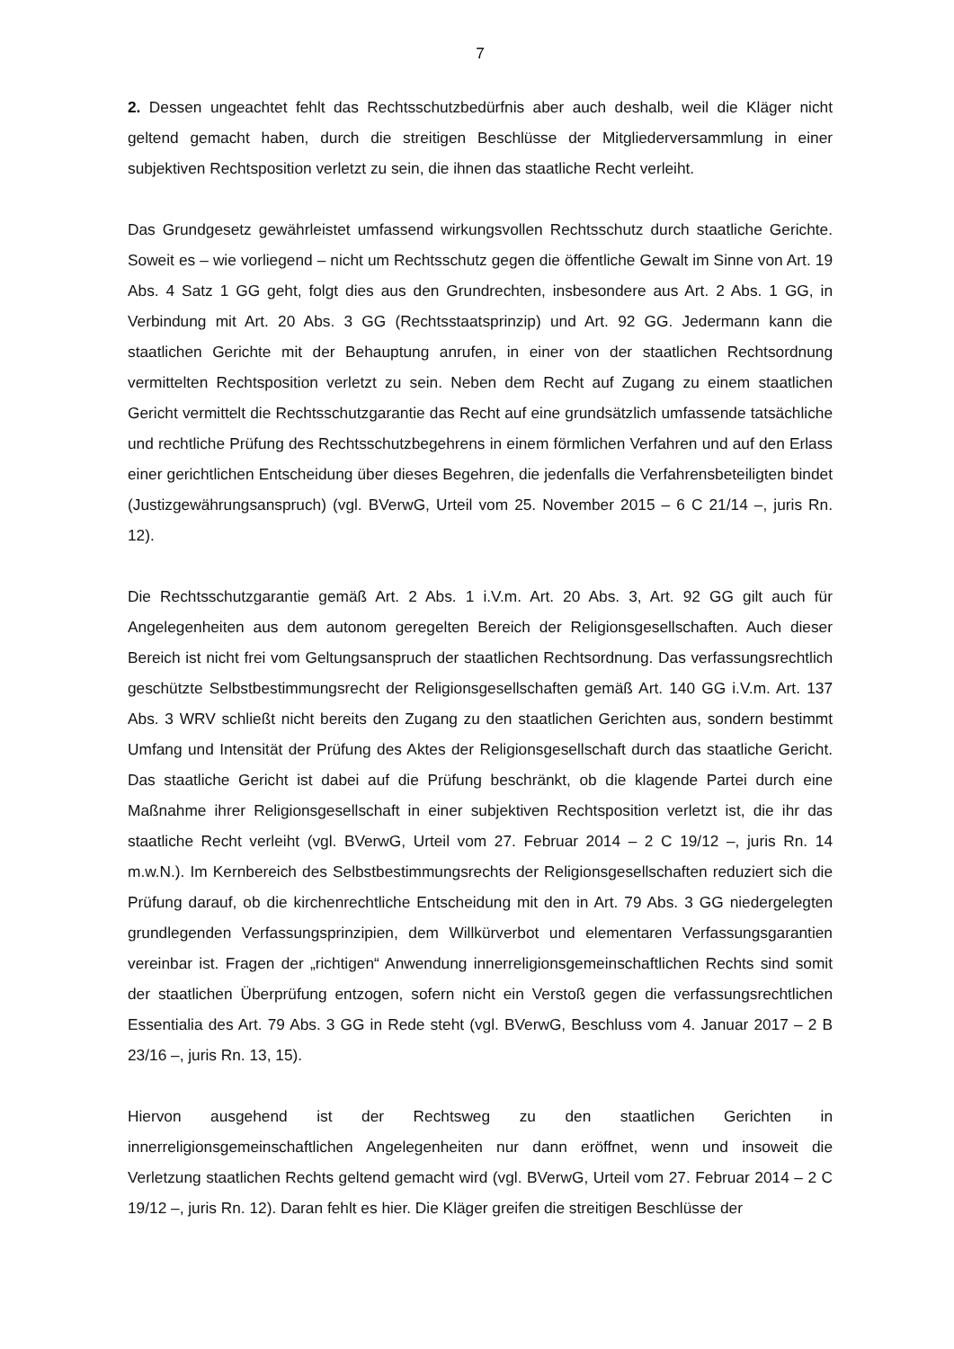7
2. Dessen ungeachtet fehlt das Rechtsschutzbedürfnis aber auch deshalb, weil die Kläger nicht geltend gemacht haben, durch die streitigen Beschlüsse der Mitgliederversammlung in einer subjektiven Rechtsposition verletzt zu sein, die ihnen das staatliche Recht verleiht.
Das Grundgesetz gewährleistet umfassend wirkungsvollen Rechtsschutz durch staatliche Gerichte. Soweit es – wie vorliegend – nicht um Rechtsschutz gegen die öffentliche Gewalt im Sinne von Art. 19 Abs. 4 Satz 1 GG geht, folgt dies aus den Grundrechten, insbesondere aus Art. 2 Abs. 1 GG, in Verbindung mit Art. 20 Abs. 3 GG (Rechtsstaatsprinzip) und Art. 92 GG. Jedermann kann die staatlichen Gerichte mit der Behauptung anrufen, in einer von der staatlichen Rechtsordnung vermittelten Rechtsposition verletzt zu sein. Neben dem Recht auf Zugang zu einem staatlichen Gericht vermittelt die Rechtsschutzgarantie das Recht auf eine grundsätzlich umfassende tatsächliche und rechtliche Prüfung des Rechtsschutzbegehrens in einem förmlichen Verfahren und auf den Erlass einer gerichtlichen Entscheidung über dieses Begehren, die jedenfalls die Verfahrensbeteiligten bindet (Justizgewährungsanspruch) (vgl. BVerwG, Urteil vom 25. November 2015 – 6 C 21/14 –, juris Rn. 12).
Die Rechtsschutzgarantie gemäß Art. 2 Abs. 1 i.V.m. Art. 20 Abs. 3, Art. 92 GG gilt auch für Angelegenheiten aus dem autonom geregelten Bereich der Religionsgesellschaften. Auch dieser Bereich ist nicht frei vom Geltungsanspruch der staatlichen Rechtsordnung. Das verfassungsrechtlich geschützte Selbstbestimmungsrecht der Religionsgesellschaften gemäß Art. 140 GG i.V.m. Art. 137 Abs. 3 WRV schließt nicht bereits den Zugang zu den staatlichen Gerichten aus, sondern bestimmt Umfang und Intensität der Prüfung des Aktes der Religionsgesellschaft durch das staatliche Gericht. Das staatliche Gericht ist dabei auf die Prüfung beschränkt, ob die klagende Partei durch eine Maßnahme ihrer Religionsgesellschaft in einer subjektiven Rechtsposition verletzt ist, die ihr das staatliche Recht verleiht (vgl. BVerwG, Urteil vom 27. Februar 2014 – 2 C 19/12 –, juris Rn. 14 m.w.N.). Im Kernbereich des Selbstbestimmungsrechts der Religionsgesellschaften reduziert sich die Prüfung darauf, ob die kirchenrechtliche Entscheidung mit den in Art. 79 Abs. 3 GG niedergelegten grundlegenden Verfassungsprinzipien, dem Willkürverbot und elementaren Verfassungsgarantien vereinbar ist. Fragen der „richtigen“ Anwendung innerreligionsgemeinschaftlichen Rechts sind somit der staatlichen Überprüfung entzogen, sofern nicht ein Verstoß gegen die verfassungsrechtlichen Essentialia des Art. 79 Abs. 3 GG in Rede steht (vgl. BVerwG, Beschluss vom 4. Januar 2017 – 2 B 23/16 –, juris Rn. 13, 15).
Hiervon ausgehend ist der Rechtsweg zu den staatlichen Gerichten in innerreligionsgemeinschaftlichen Angelegenheiten nur dann eröffnet, wenn und insoweit die Verletzung staatlichen Rechts geltend gemacht wird (vgl. BVerwG, Urteil vom 27. Februar 2014 – 2 C 19/12 –, juris Rn. 12). Daran fehlt es hier. Die Kläger greifen die streitigen Beschlüsse der